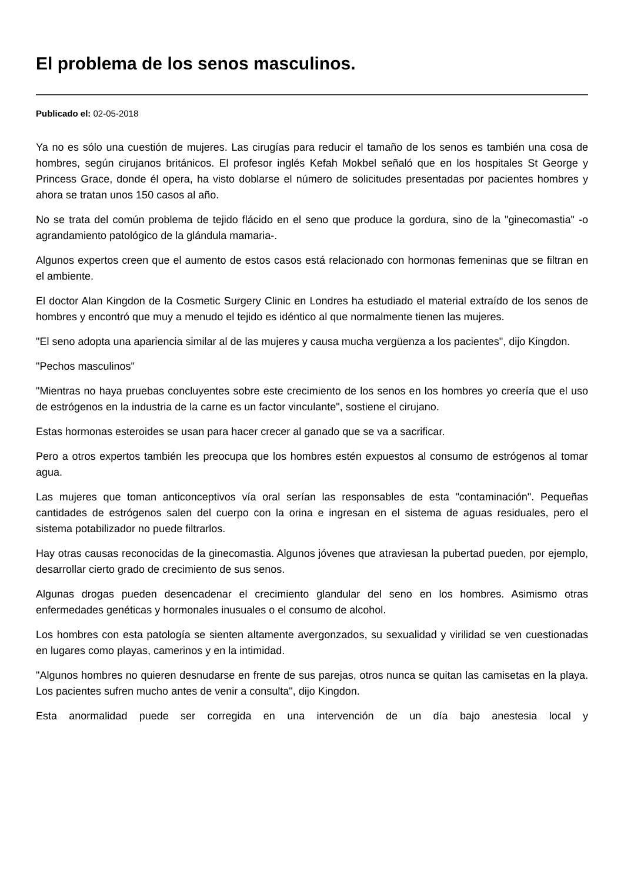El problema de los senos masculinos.
Publicado el: 02-05-2018
Ya no es sólo una cuestión de mujeres. Las cirugías para reducir el tamaño de los senos es también una cosa de hombres, según cirujanos británicos. El profesor inglés Kefah Mokbel señaló que en los hospitales St George y Princess Grace, donde él opera, ha visto doblarse el número de solicitudes presentadas por pacientes hombres y ahora se tratan unos 150 casos al año.
No se trata del común problema de tejido flácido en el seno que produce la gordura, sino de la "ginecomastia" -o agrandamiento patológico de la glándula mamaria-.
Algunos expertos creen que el aumento de estos casos está relacionado con hormonas femeninas que se filtran en el ambiente.
El doctor Alan Kingdon de la Cosmetic Surgery Clinic en Londres ha estudiado el material extraído de los senos de hombres y encontró que muy a menudo el tejido es idéntico al que normalmente tienen las mujeres.
"El seno adopta una apariencia similar al de las mujeres y causa mucha vergüenza a los pacientes", dijo Kingdon.
"Pechos masculinos"
"Mientras no haya pruebas concluyentes sobre este crecimiento de los senos en los hombres yo creería que el uso de estrógenos en la industria de la carne es un factor vinculante", sostiene el cirujano.
Estas hormonas esteroides se usan para hacer crecer al ganado que se va a sacrificar.
Pero a otros expertos también les preocupa que los hombres estén expuestos al consumo de estrógenos al tomar agua.
Las mujeres que toman anticonceptivos vía oral serían las responsables de esta "contaminación". Pequeñas cantidades de estrógenos salen del cuerpo con la orina e ingresan en el sistema de aguas residuales, pero el sistema potabilizador no puede filtrarlos.
Hay otras causas reconocidas de la ginecomastia. Algunos jóvenes que atraviesan la pubertad pueden, por ejemplo, desarrollar cierto grado de crecimiento de sus senos.
Algunas drogas pueden desencadenar el crecimiento glandular del seno en los hombres. Asimismo otras enfermedades genéticas y hormonales inusuales o el consumo de alcohol.
Los hombres con esta patología se sienten altamente avergonzados, su sexualidad y virilidad se ven cuestionadas en lugares como playas, camerinos y en la intimidad.
"Algunos hombres no quieren desnudarse en frente de sus parejas, otros nunca se quitan las camisetas en la playa. Los pacientes sufren mucho antes de venir a consulta", dijo Kingdon.
Esta anormalidad puede ser corregida en una intervención de un día bajo anestesia local y